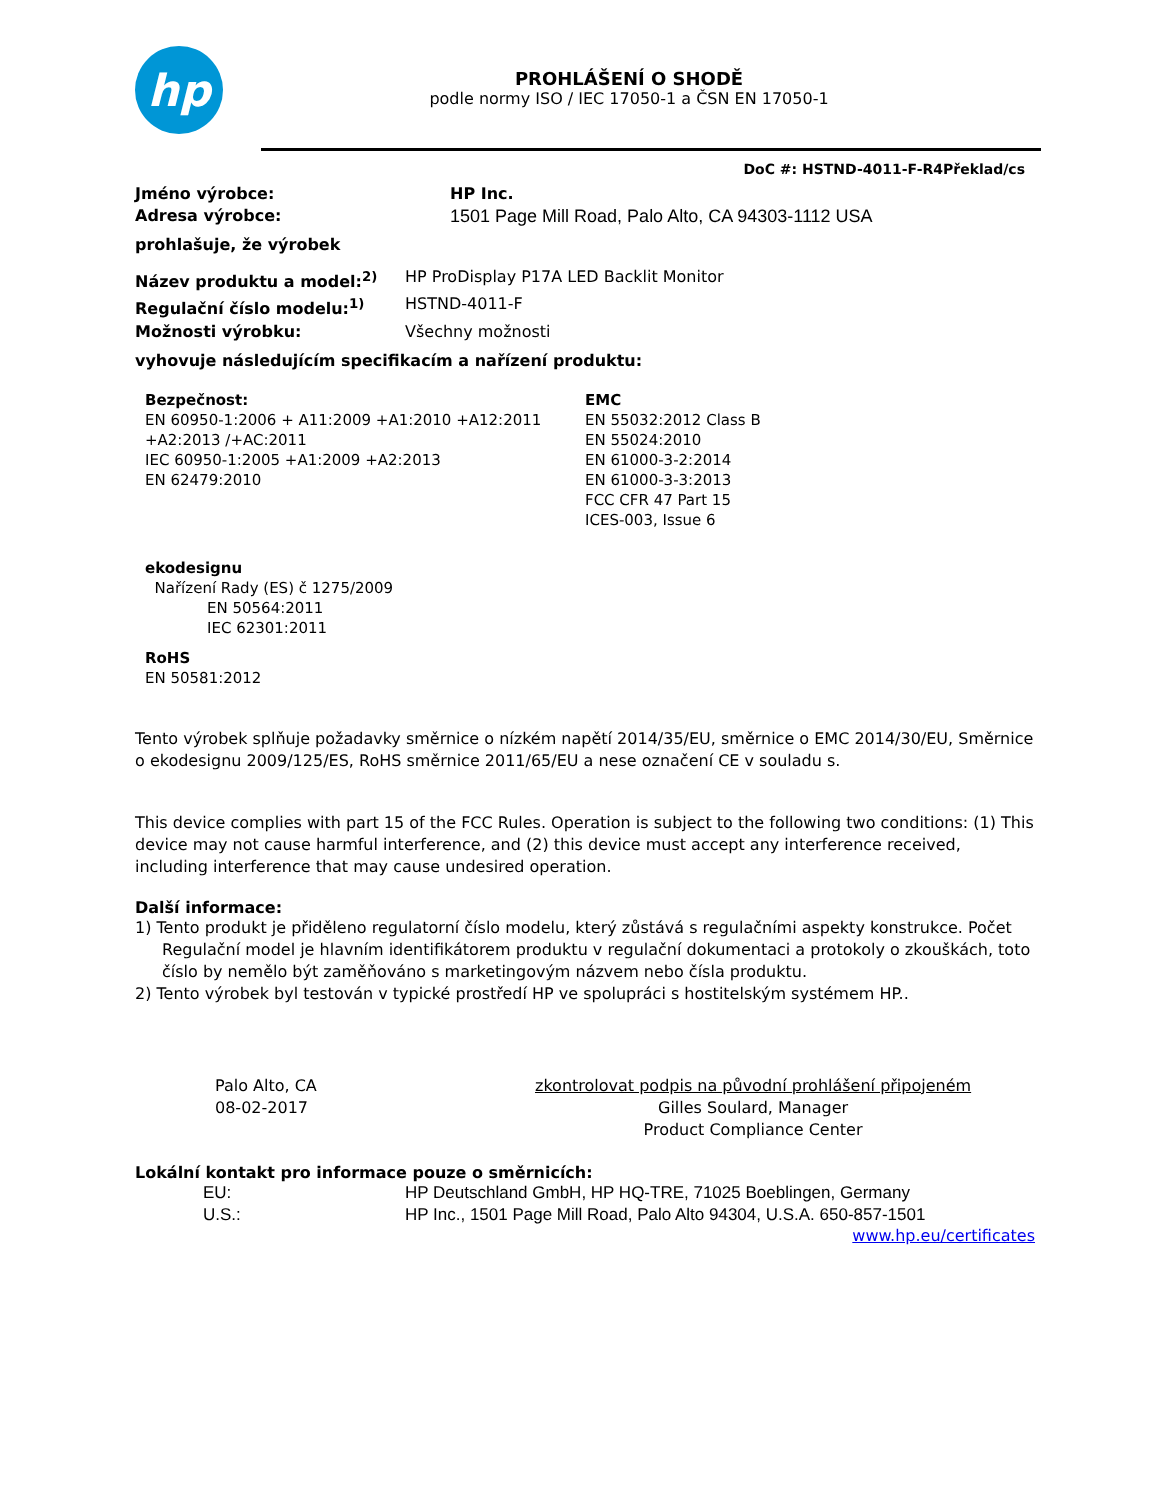hp
PROHLÁŠENÍ O SHODĚ
podle normy ISO / IEC 17050-1 a ČSN EN 17050-1
DoC #: HSTND-4011-F-R4Překlad/cs
Jméno výrobce: HP Inc.
Adresa výrobce: 1501 Page Mill Road, Palo Alto, CA 94303-1112 USA
prohlašuje, že výrobek
Název produktu a model:<sup>2)</sup> HP ProDisplay P17A LED Backlit Monitor
Regulační číslo modelu:<sup>1)</sup> HSTND-4011-F
Možnosti výrobku: Všechny možnosti
vyhovuje následujícím specifikacím a nařízení produktu:
Bezpečnost:
EN 60950-1:2006 + A11:2009 +A1:2010 +A12:2011
+A2:2013 /+AC:2011
IEC 60950-1:2005 +A1:2009 +A2:2013
EN 62479:2010
EMC
EN 55032:2012 Class B
EN 55024:2010
EN 61000-3-2:2014
EN 61000-3-3:2013
FCC CFR 47 Part 15
ICES-003, Issue 6
ekodesignu
Nařízení Rady (ES) č 1275/2009
EN 50564:2011
IEC 62301:2011
RoHS
EN 50581:2012
Tento výrobek splňuje požadavky směrnice o nízkém napětí 2014/35/EU, směrnice o EMC 2014/30/EU, Směrnice o ekodesignu 2009/125/ES, RoHS směrnice 2011/65/EU a nese označení CE v souladu s.
This device complies with part 15 of the FCC Rules. Operation is subject to the following two conditions: (1) This device may not cause harmful interference, and (2) this device must accept any interference received, including interference that may cause undesired operation.
Další informace:
1) Tento produkt je přiděleno regulatorní číslo modelu, který zůstává s regulačními aspekty konstrukce. Počet Regulační model je hlavním identifikátorem produktu v regulační dokumentaci a protokoly o zkouškách, toto číslo by nemělo být zaměňováno s marketingovým názvem nebo čísla produktu.
2) Tento výrobek byl testován v typické prostředí HP ve spolupráci s hostitelským systémem HP..
Palo Alto, CA
08-02-2017
zkontrolovat podpis na původní prohlášení připojeném
Gilles Soulard, Manager
Product Compliance Center
Lokální kontakt pro informace pouze o směrnicích:
EU: HP Deutschland GmbH, HP HQ-TRE, 71025 Boeblingen, Germany
U.S.: HP Inc., 1501 Page Mill Road, Palo Alto 94304, U.S.A. 650-857-1501
www.hp.eu/certificates